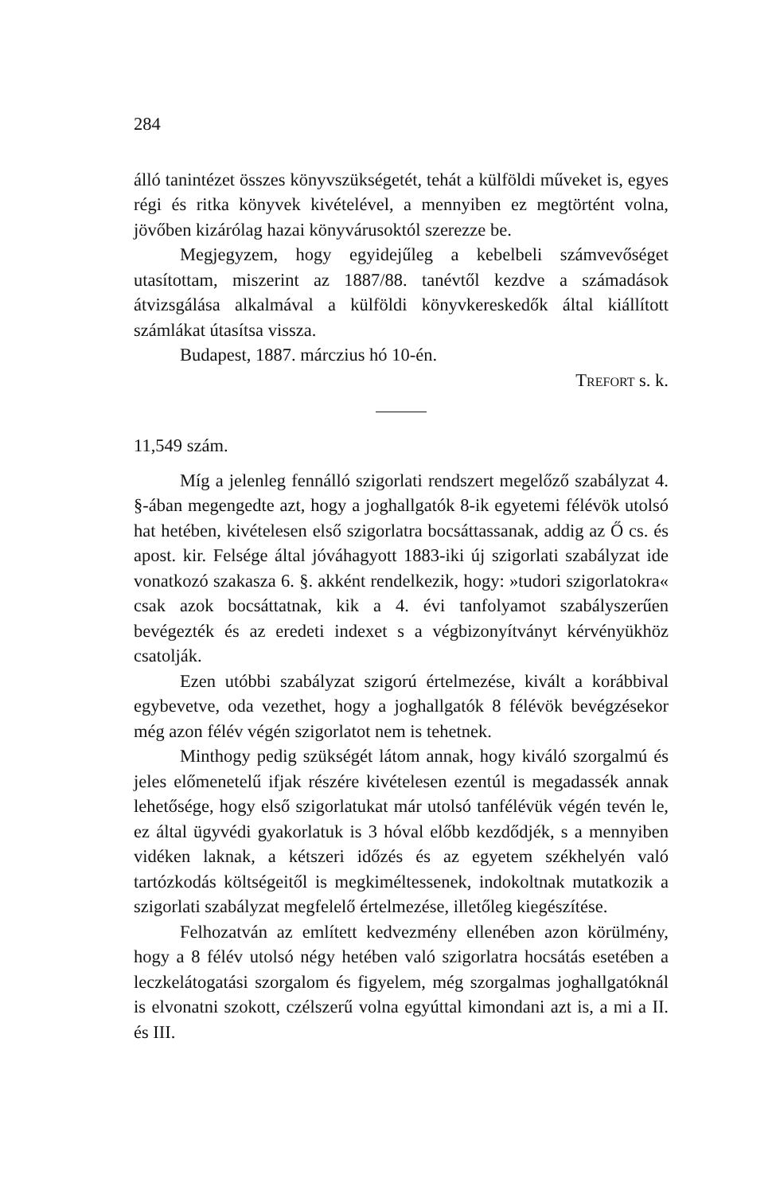284
álló tanintézet összes könyvszükségetét, tehát a külföldi műveket is, egyes régi és ritka könyvek kivételével, a mennyiben ez megtörtént volna, jövőben kizárólag hazai könyvárusoktól szerezze be.
Megjegyzem, hogy egyidejűleg a kebelbeli számvevőséget utasítottam, miszerint az 1887/88. tanévtől kezdve a számadások átvizsgálása alkalmával a külföldi könyvkereskedők által kiállított számlákat útasítsa vissza.
Budapest, 1887. márczius hó 10-én.
TREFORT s. k.
11,549 szám.
Míg a jelenleg fennálló szigorlati rendszert megelőző szabályzat 4. §-ában megengedte azt, hogy a joghallgatók 8-ik egyetemi félévök utolsó hat hetében, kivételesen első szigorlatra bocsáttassanak, addig az Ő cs. és apost. kir. Felsége által jóváhagyott 1883-iki új szigorlati szabályzat ide vonatkozó szakasza 6. §. akként rendelkezik, hogy: »tudori szigorlatokra« csak azok bocsáttatnak, kik a 4. évi tanfolyamot szabályszerűen bevégezték és az eredeti indexet s a végbizonyítványt kérvényükhöz csatolják.
Ezen utóbbi szabályzat szigorú értelmezése, kivált a korábbival egybevetve, oda vezethet, hogy a joghallgatók 8 félévök bevégzésekor még azon félév végén szigorlatot nem is tehetnek.
Minthogy pedig szükségét látom annak, hogy kiváló szorgalmú és jeles előmenetelű ifjak részére kivételesen ezentúl is megadassék annak lehetősége, hogy első szigorlatukat már utolsó tanfélévük végén tevén le, ez által ügyvédi gyakorlatuk is 3 hóval előbb kezdődjék, s a mennyiben vidéken laknak, a kétszeri időzés és az egyetem székhelyén való tartózkodás költségeitől is megkiméltessenek, indokoltnak mutatkozik a szigorlati szabályzat megfelelő értelmezése, illetőleg kiegészítése.
Felhozatván az említett kedvezmény ellenében azon körülmény, hogy a 8 félév utolsó négy hetében való szigorlatra hocsátás esetében a leczkelátogatási szorgalom és figyelem, még szorgalmas joghallgatóknál is elvonatni szokott, czélszerű volna egyúttal kimondani azt is, a mi a II. és III.